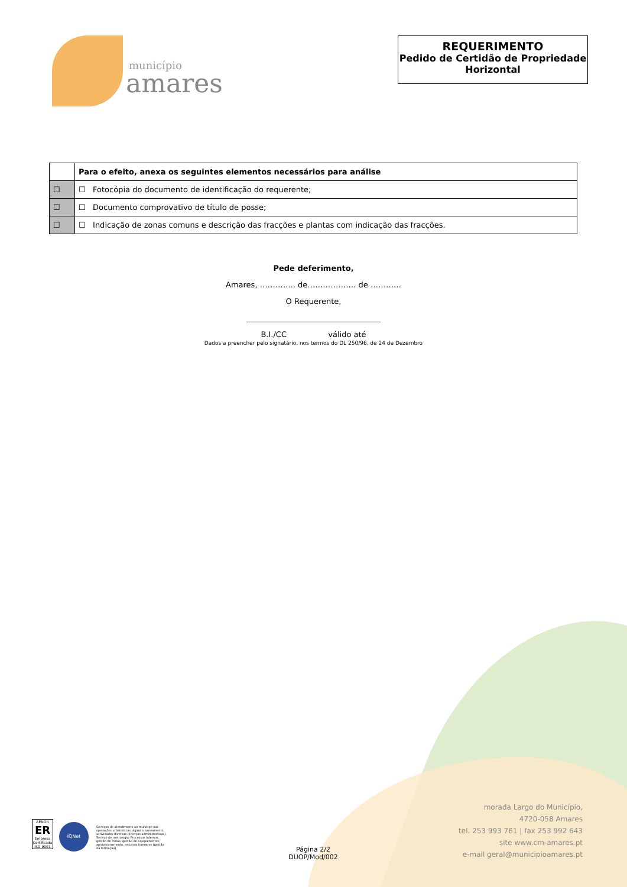município
amares
REQUERIMENTO
Pedido de Certidão de Propriedade Horizontal
| | Para o efeito, anexa os seguintes elementos necessários para análise |
| --- | --- |
| ☐ | ☐ Fotocópia do documento de identificação do requerente; |
| ☐ | ☐ Documento comprovativo de título de posse; |
| ☐ | ☐ Indicação de zonas comuns e descrição das fracções e plantas com indicação das fracções. |
Pede deferimento,
Amares, ………….. de…………….… de …………
O Requerente,
___________________________________
B.I./CC válido até
Dados a preencher pelo signatário, nos termos do DL 250/96, de 24 de Dezembro
AENOR
ER
Empresa Certificada
ISO 9001
IQNet
Serviços de atendimento ao munícipe nas operações urbanísticas, águas e saneamento, actividades diversas (licenças administrativas). Serviço de metrologia. Processos internos: gestão de frotas, gestão de equipamentos, aprovisionamento, recursos humanos (gestão da formação)
Página 2/2
DUOP/Mod/002
morada Largo do Município,
4720-058 Amares
tel. 253 993 761 | fax 253 992 643
site www.cm-amares.pt
e-mail geral@municipioamares.pt